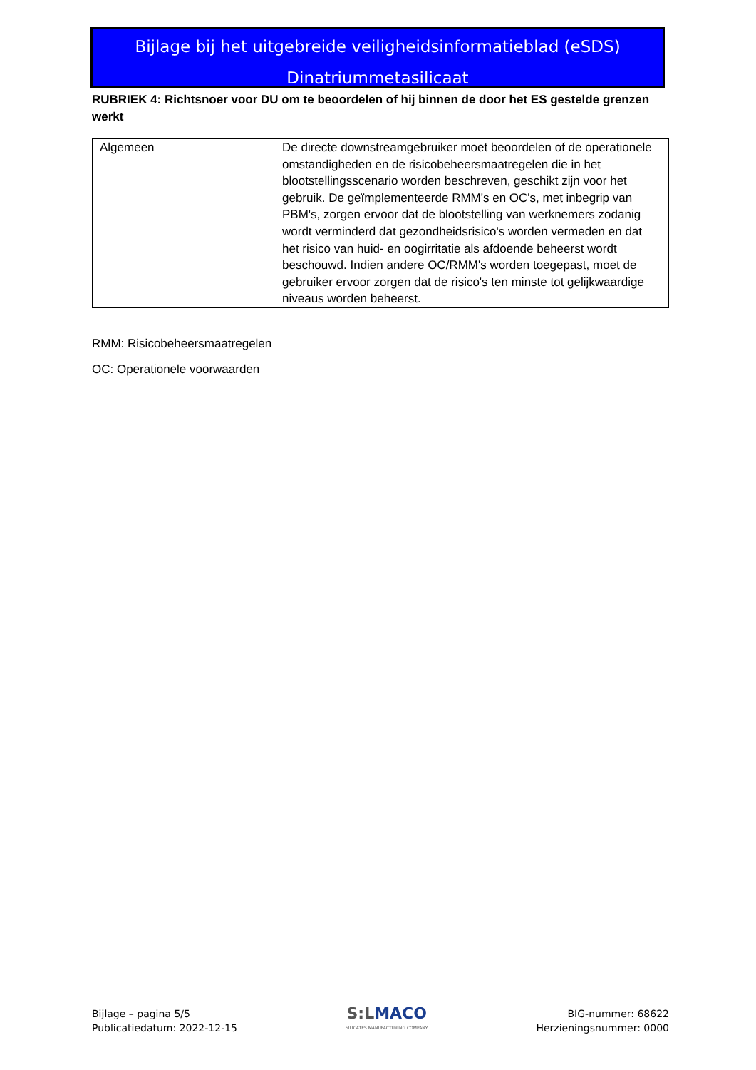Bijlage bij het uitgebreide veiligheidsinformatieblad (eSDS)
Dinatriummetasilicaat
RUBRIEK 4: Richtsnoer voor DU om te beoordelen of hij binnen de door het ES gestelde grenzen werkt
| Algemeen | De directe downstreamgebruiker moet beoordelen of de operationele omstandigheden en de risicobeheersmaatregelen die in het blootstellingsscenario worden beschreven, geschikt zijn voor het gebruik. De geïmplementeerde RMM's en OC's, met inbegrip van PBM's, zorgen ervoor dat de blootstelling van werknemers zodanig wordt verminderd dat gezondheidsrisico's worden vermeden en dat het risico van huid- en oogirritatie als afdoende beheerst wordt beschouwd. Indien andere OC/RMM's worden toegepast, moet de gebruiker ervoor zorgen dat de risico's ten minste tot gelijkwaardige niveaus worden beheerst. |
RMM: Risicobeheersmaatregelen
OC: Operationele voorwaarden
Bijlage – pagina 5/5
Publicatiedatum: 2022-12-15
S:LMACO
SILICATES MANUFACTURING COMPANY
BIG-nummer: 68622
Herzieningsnummer: 0000